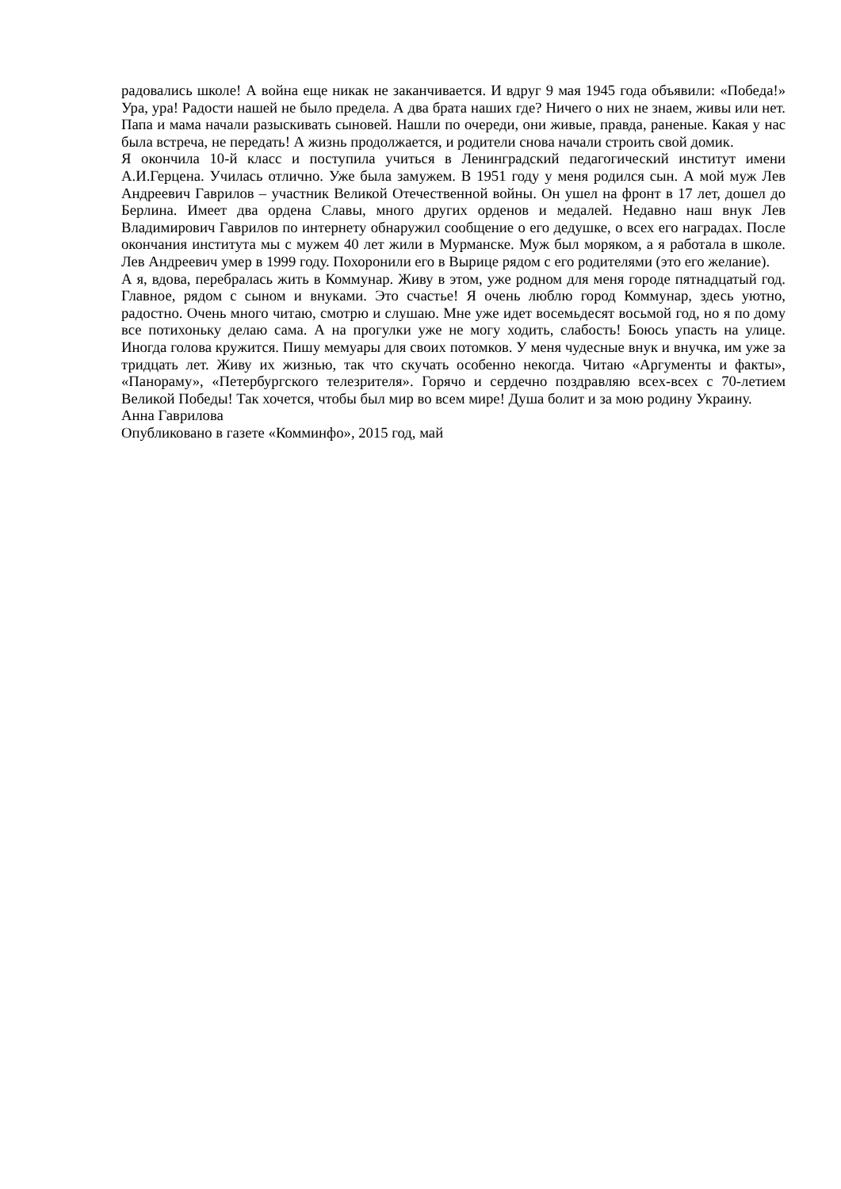радовались школе! А война еще никак не заканчивается. И вдруг 9 мая 1945 года объявили: «Победа!» Ура, ура! Радости нашей не было предела. А два брата наших где? Ничего о них не знаем, живы или нет. Папа и мама начали разыскивать сыновей. Нашли по очереди, они живые, правда, раненые. Какая у нас была встреча, не передать! А жизнь продолжается, и родители снова начали строить свой домик.
Я окончила 10-й класс и поступила учиться в Ленинградский педагогический институт имени А.И.Герцена. Училась отлично. Уже была замужем. В 1951 году у меня родился сын. А мой муж Лев Андреевич Гаврилов – участник Великой Отечественной войны. Он ушел на фронт в 17 лет, дошел до Берлина. Имеет два ордена Славы, много других орденов и медалей. Недавно наш внук Лев Владимирович Гаврилов по интернету обнаружил сообщение о его дедушке, о всех его наградах. После окончания института мы с мужем 40 лет жили в Мурманске. Муж был моряком, а я работала в школе. Лев Андреевич умер в 1999 году. Похоронили его в Вырице рядом с его родителями (это его желание).
А я, вдова, перебралась жить в Коммунар. Живу в этом, уже родном для меня городе пятнадцатый год. Главное, рядом с сыном и внуками. Это счастье! Я очень люблю город Коммунар, здесь уютно, радостно. Очень много читаю, смотрю и слушаю. Мне уже идет восемьдесят восьмой год, но я по дому все потихоньку делаю сама. А на прогулки уже не могу ходить, слабость! Боюсь упасть на улице. Иногда голова кружится. Пишу мемуары для своих потомков. У меня чудесные внук и внучка, им уже за тридцать лет. Живу их жизнью, так что скучать особенно некогда. Читаю «Аргументы и факты», «Панораму», «Петербургского телезрителя». Горячо и сердечно поздравляю всех-всех с 70-летием Великой Победы! Так хочется, чтобы был мир во всем мире! Душа болит и за мою родину Украину.
Анна Гаврилова
Опубликовано в газете «Комминфо», 2015 год, май